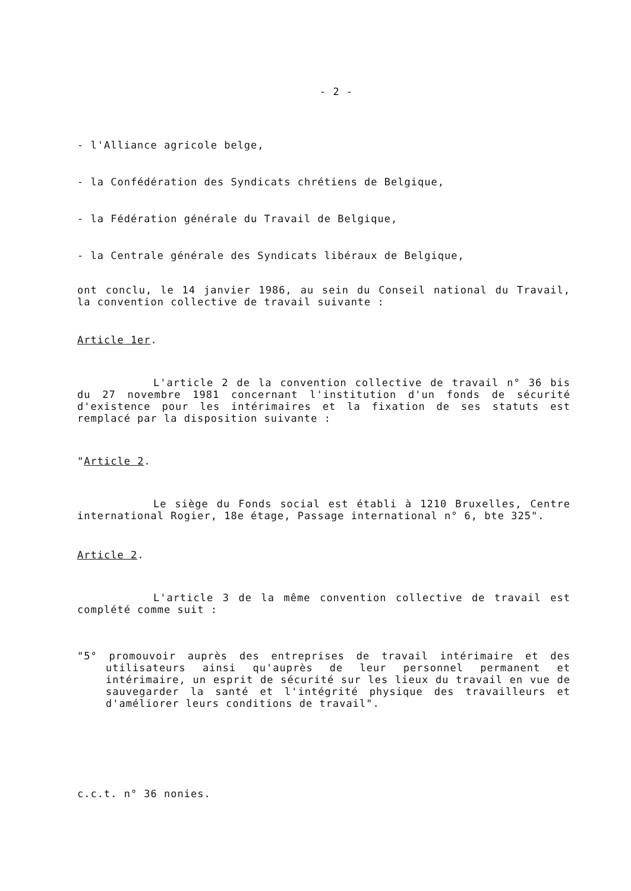- 2 -
- l'Alliance agricole belge,
- la Confédération des Syndicats chrétiens de Belgique,
- la Fédération générale du Travail de Belgique,
- la Centrale générale des Syndicats libéraux de Belgique,
ont conclu, le 14 janvier 1986, au sein du Conseil national du Travail, la convention collective de travail suivante :
Article 1er.
L'article 2 de la convention collective de travail n° 36 bis du 27 novembre 1981 concernant l'institution d'un fonds de sécurité d'existence pour les intérimaires et la fixation de ses statuts est remplacé par la disposition suivante :
"Article 2.
Le siège du Fonds social est établi à 1210 Bruxelles, Centre international Rogier, 18e étage, Passage international n° 6, bte 325".
Article 2.
L'article 3 de la même convention collective de travail est complété comme suit :
"5° promouvoir auprès des entreprises de travail intérimaire et des utilisateurs ainsi qu'auprès de leur personnel permanent et intérimaire, un esprit de sécurité sur les lieux du travail en vue de sauvegarder la santé et l'intégrité physique des travailleurs et d'améliorer leurs conditions de travail".
c.c.t. n° 36 nonies.